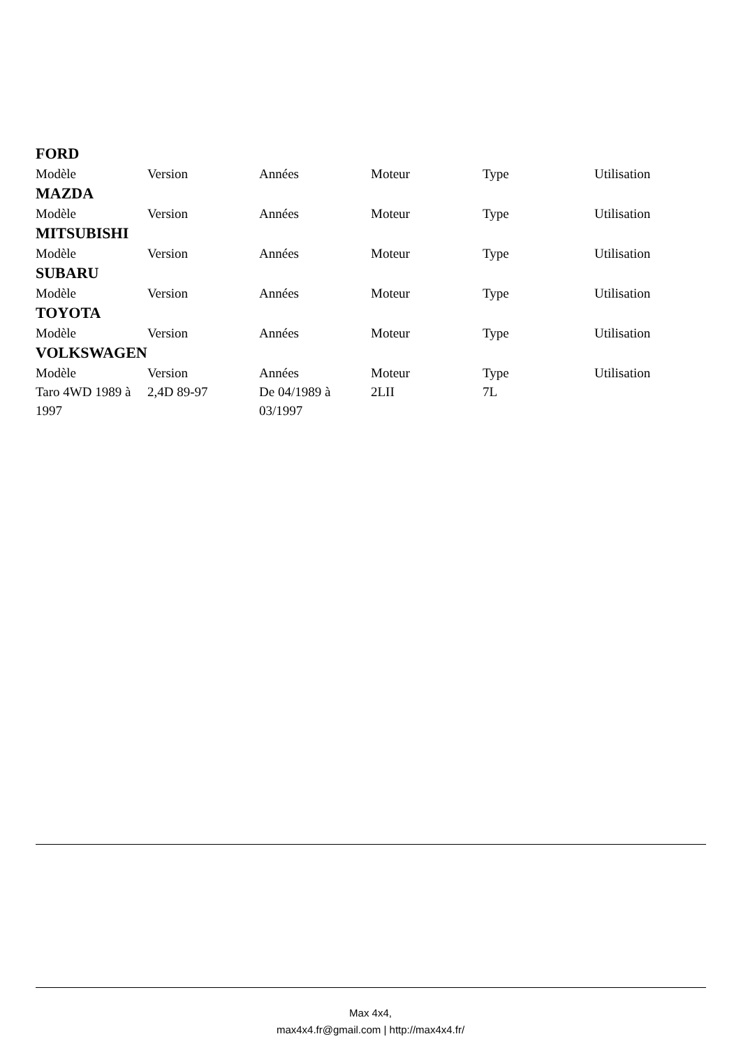FORD
| Modèle | Version | Années | Moteur | Type | Utilisation |
| --- | --- | --- | --- | --- | --- |
MAZDA
| Modèle | Version | Années | Moteur | Type | Utilisation |
| --- | --- | --- | --- | --- | --- |
MITSUBISHI
| Modèle | Version | Années | Moteur | Type | Utilisation |
| --- | --- | --- | --- | --- | --- |
SUBARU
| Modèle | Version | Années | Moteur | Type | Utilisation |
| --- | --- | --- | --- | --- | --- |
TOYOTA
| Modèle | Version | Années | Moteur | Type | Utilisation |
| --- | --- | --- | --- | --- | --- |
VOLKSWAGEN
| Modèle | Version | Années | Moteur | Type | Utilisation |
| --- | --- | --- | --- | --- | --- |
| Taro 4WD 1989 à 1997 | 2,4D 89-97 | De 04/1989 à 03/1997 | 2LII | 7L | |
Max 4x4,
max4x4.fr@gmail.com | http://max4x4.fr/